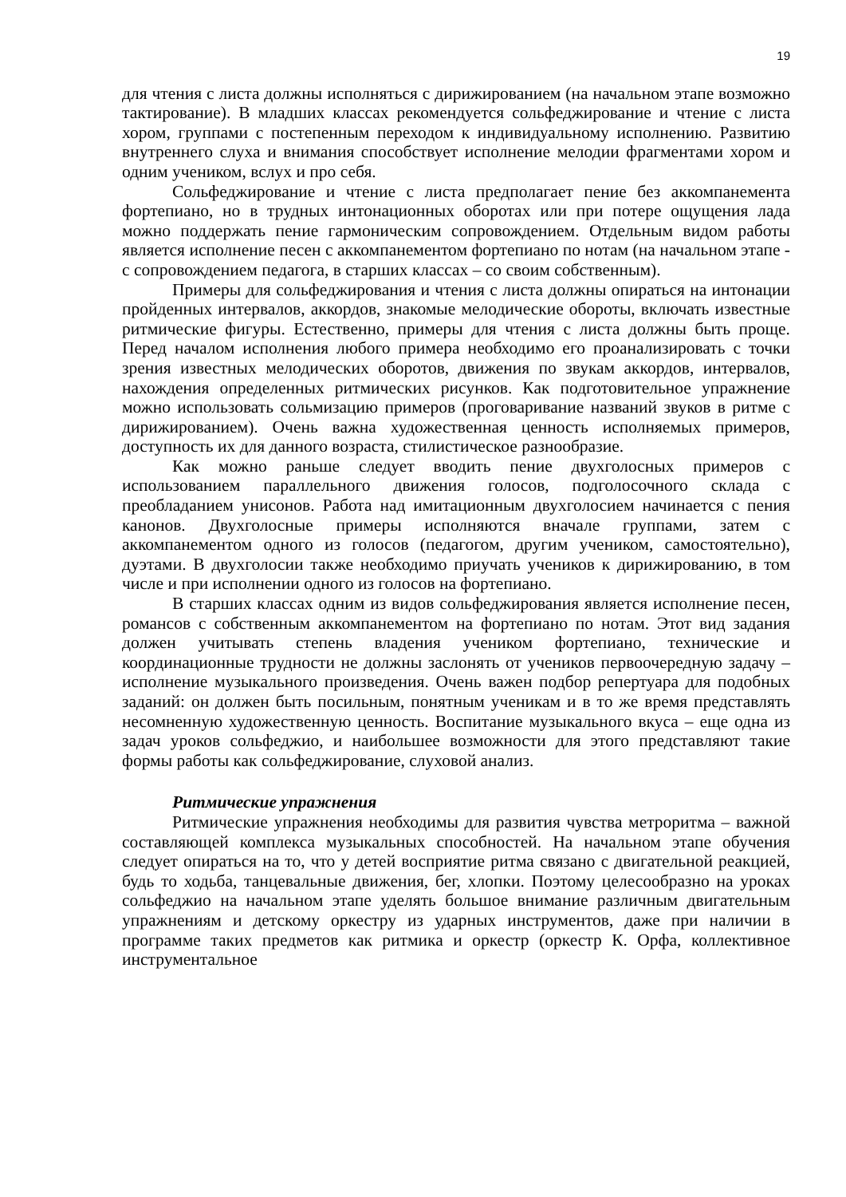19
для чтения с листа должны исполняться с дирижированием (на начальном этапе возможно тактирование). В младших классах рекомендуется сольфеджирование и чтение с листа хором, группами с постепенным переходом к индивидуальному исполнению. Развитию внутреннего слуха и внимания способствует исполнение мелодии фрагментами хором и одним учеником, вслух и про себя.
Сольфеджирование и чтение с листа предполагает пение без аккомпанемента фортепиано, но в трудных интонационных оборотах или при потере ощущения лада можно поддержать пение гармоническим сопровождением. Отдельным видом работы является исполнение песен с аккомпанементом фортепиано по нотам (на начальном этапе - с сопровождением педагога, в старших классах – со своим собственным).
Примеры для сольфеджирования и чтения с листа должны опираться на интонации пройденных интервалов, аккордов, знакомые мелодические обороты, включать известные ритмические фигуры. Естественно, примеры для чтения с листа должны быть проще. Перед началом исполнения любого примера необходимо его проанализировать с точки зрения известных мелодических оборотов, движения по звукам аккордов, интервалов, нахождения определенных ритмических рисунков. Как подготовительное упражнение можно использовать сольмизацию примеров (проговаривание названий звуков в ритме с дирижированием). Очень важна художественная ценность исполняемых примеров, доступность их для данного возраста, стилистическое разнообразие.
Как можно раньше следует вводить пение двухголосных примеров с использованием параллельного движения голосов, подголосочного склада с преобладанием унисонов. Работа над имитационным двухголосием начинается с пения канонов. Двухголосные примеры исполняются вначале группами, затем с аккомпанементом одного из голосов (педагогом, другим учеником, самостоятельно), дуэтами. В двухголосии также необходимо приучать учеников к дирижированию, в том числе и при исполнении одного из голосов на фортепиано.
В старших классах одним из видов сольфеджирования является исполнение песен, романсов с собственным аккомпанементом на фортепиано по нотам. Этот вид задания должен учитывать степень владения учеником фортепиано, технические и координационные трудности не должны заслонять от учеников первоочередную задачу – исполнение музыкального произведения. Очень важен подбор репертуара для подобных заданий: он должен быть посильным, понятным ученикам и в то же время представлять несомненную художественную ценность. Воспитание музыкального вкуса – еще одна из задач уроков сольфеджио, и наибольшее возможности для этого представляют такие формы работы как сольфеджирование, слуховой анализ.
Ритмические упражнения
Ритмические упражнения необходимы для развития чувства метроритма – важной составляющей комплекса музыкальных способностей. На начальном этапе обучения следует опираться на то, что у детей восприятие ритма связано с двигательной реакцией, будь то ходьба, танцевальные движения, бег, хлопки. Поэтому целесообразно на уроках сольфеджио на начальном этапе уделять большое внимание различным двигательным упражнениям и детскому оркестру из ударных инструментов, даже при наличии в программе таких предметов как ритмика и оркестр (оркестр К. Орфа, коллективное инструментальное